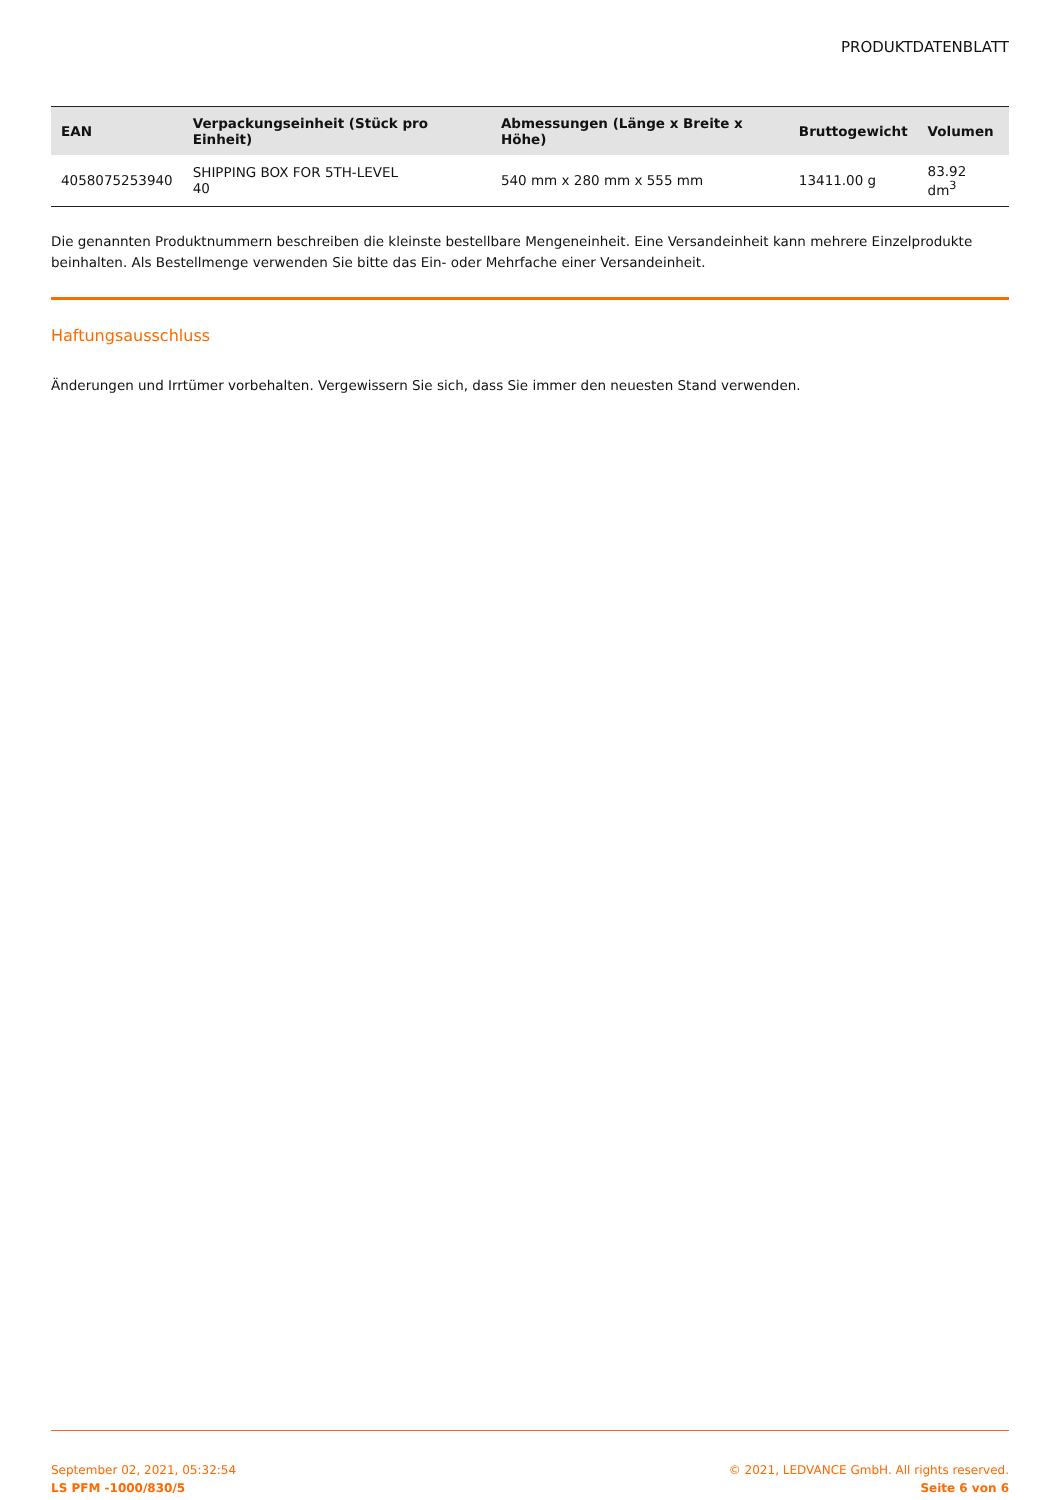PRODUKTDATENBLATT
| EAN | Verpackungseinheit (Stück pro Einheit) | Abmessungen (Länge x Breite x Höhe) | Bruttogewicht | Volumen |
| --- | --- | --- | --- | --- |
| 4058075253940 | SHIPPING BOX FOR 5TH-LEVEL 40 | 540 mm x 280 mm x 555 mm | 13411.00 g | 83.92 dm<sup>3</sup> |
Die genannten Produktnummern beschreiben die kleinste bestellbare Mengeneinheit. Eine Versandeinheit kann mehrere Einzelprodukte beinhalten. Als Bestellmenge verwenden Sie bitte das Ein- oder Mehrfache einer Versandeinheit.
Haftungsausschluss
Änderungen und Irrtümer vorbehalten. Vergewissern Sie sich, dass Sie immer den neuesten Stand verwenden.
September 02, 2021, 05:32:54
LS PFM -1000/830/5
© 2021, LEDVANCE GmbH. All rights reserved.
Seite 6 von 6